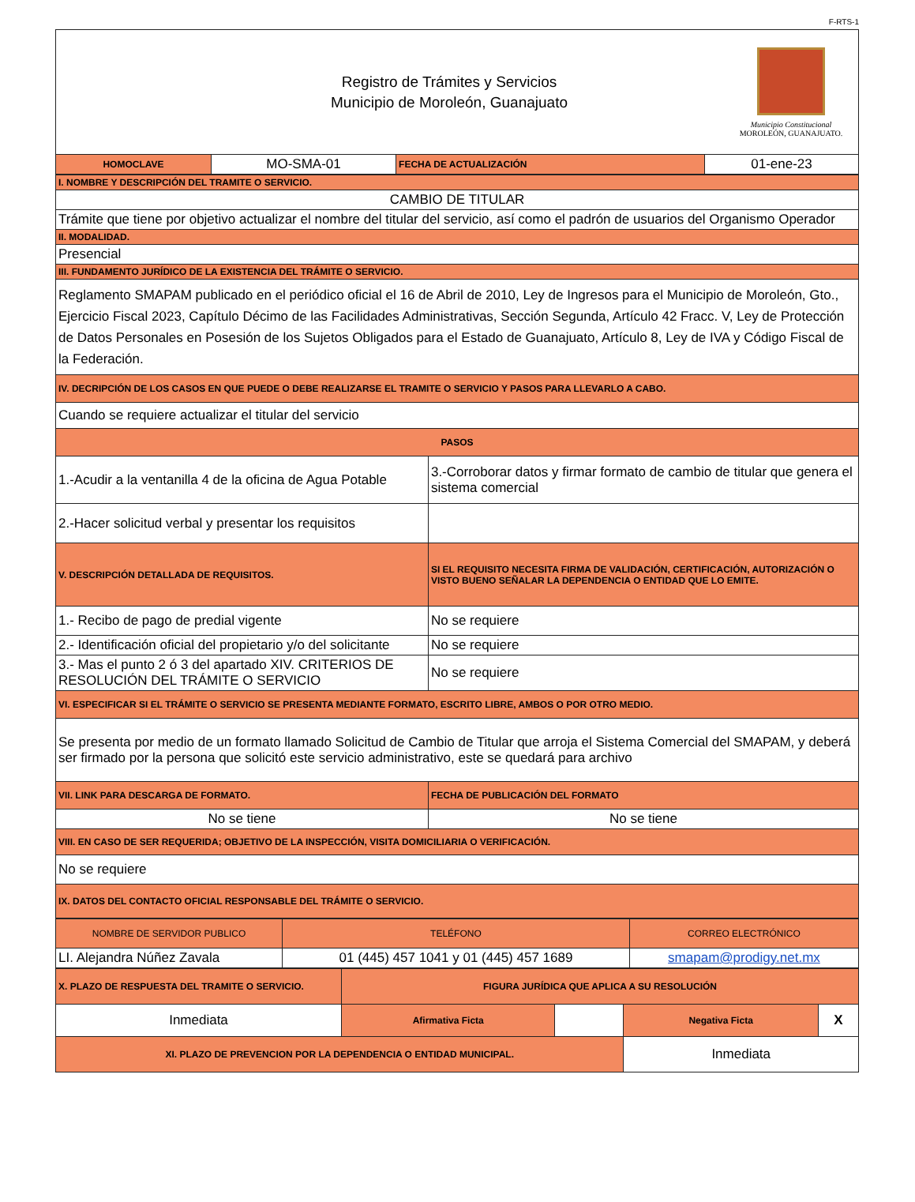F-RTS-1
Registro de Trámites y Servicios
Municipio de Moroleón, Guanajuato
Municipio Constitucional
MOROLEÓN, GUANAJUATO.
| HOMOCLAVE | MO-SMA-01 | FECHA DE ACTUALIZACIÓN | 01-ene-23 |
| I. NOMBRE Y DESCRIPCIÓN DEL TRAMITE O SERVICIO. | |
| CAMBIO DE TITULAR | |
| Trámite que tiene por objetivo actualizar el nombre del titular del servicio, así como el padrón de usuarios del Organismo Operador | |
| II. MODALIDAD. | |
| Presencial | |
| III. FUNDAMENTO JURÍDICO DE LA EXISTENCIA DEL TRÁMITE O SERVICIO. | |
| Reglamento SMAPAM publicado en el periódico oficial el 16 de Abril de 2010, Ley de Ingresos para el Municipio de Moroleón, Gto., Ejercicio Fiscal 2023, Capítulo Décimo de las Facilidades Administrativas, Sección Segunda, Artículo 42 Fracc. V, Ley de Protección de Datos Personales en Posesión de los Sujetos Obligados para el Estado de Guanajuato, Artículo 8, Ley de IVA y Código Fiscal de la Federación. | |
| IV. DECRIPCIÓN DE LOS CASOS EN QUE PUEDE O DEBE REALIZARSE EL TRAMITE O SERVICIO Y PASOS PARA LLEVARLO A CABO. | |
| Cuando se requiere actualizar el titular del servicio | |
| PASOS | |
| 1.-Acudir a la ventanilla 4 de la oficina de Agua Potable | 3.-Corroborar datos y firmar formato de cambio de titular que genera el sistema comercial |
| 2.-Hacer solicitud verbal y presentar los requisitos | |
| V. DESCRIPCIÓN DETALLADA DE REQUISITOS. | SI EL REQUISITO NECESITA FIRMA DE VALIDACIÓN, CERTIFICACIÓN, AUTORIZACIÓN O VISTO BUENO SEÑALAR LA DEPENDENCIA O ENTIDAD QUE LO EMITE. |
| 1.- Recibo de pago de predial vigente | No se requiere |
| 2.- Identificación oficial del propietario y/o del solicitante | No se requiere |
| 3.- Mas el punto 2 ó 3 del apartado XIV. CRITERIOS DE RESOLUCIÓN DEL TRÁMITE O SERVICIO | No se requiere |
| VI. ESPECIFICAR SI EL TRÁMITE O SERVICIO SE PRESENTA MEDIANTE FORMATO, ESCRITO LIBRE, AMBOS O POR OTRO MEDIO. | |
| Se presenta por medio de un formato llamado Solicitud de Cambio de Titular que arroja el Sistema Comercial del SMAPAM, y deberá ser firmado por la persona que solicitó este servicio administrativo, este se quedará para archivo | |
| VII. LINK PARA DESCARGA DE FORMATO. | FECHA DE PUBLICACIÓN DEL FORMATO |
| No se tiene | No se tiene |
| VIII. EN CASO DE SER REQUERIDA; OBJETIVO DE LA INSPECCIÓN, VISITA DOMICILIARIA O VERIFICACIÓN. | |
| No se requiere | |
| IX. DATOS DEL CONTACTO OFICIAL RESPONSABLE DEL TRÁMITE O SERVICIO. | |
| NOMBRE DE SERVIDOR PUBLICO | TELÉFONO | CORREO ELECTRÓNICO |
| LI. Alejandra Núñez Zavala | 01 (445) 457 1041 y 01 (445) 457 1689 | smapam@prodigy.net.mx |
| X. PLAZO DE RESPUESTA DEL TRAMITE O SERVICIO. | FIGURA JURÍDICA QUE APLICA A SU RESOLUCIÓN | | | |
| Inmediata | Afirmativa Ficta | | Negativa Ficta | X |
| XI. PLAZO DE PREVENCION POR LA DEPENDENCIA O ENTIDAD MUNICIPAL. | | | Inmediata | |